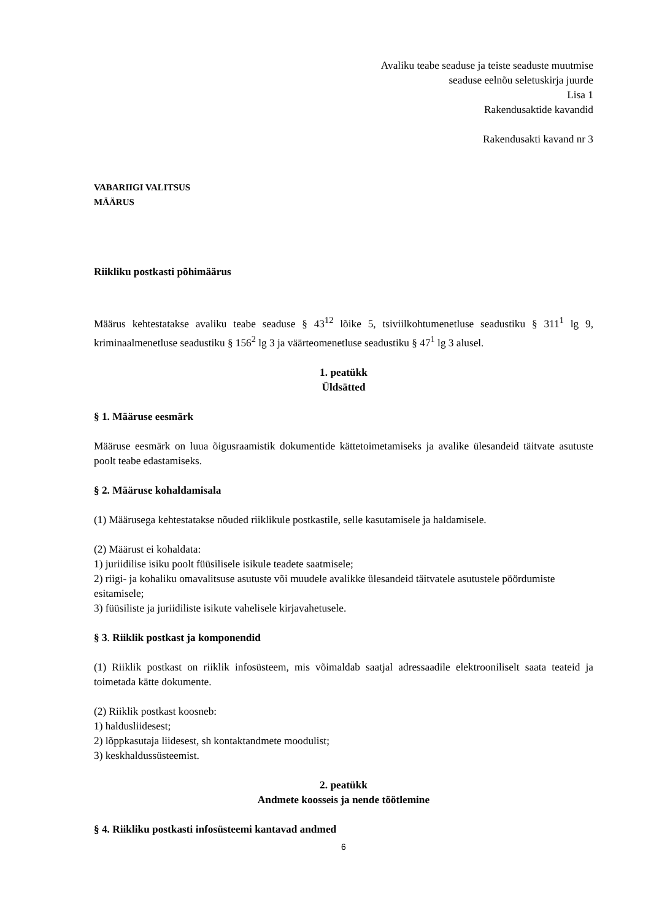Avaliku teabe seaduse ja teiste seaduste muutmise
seaduse eelnõu seletuskirja juurde
Lisa 1
Rakendusaktide kavandid
Rakendusakti kavand nr 3
VABARIIGI VALITSUS
MÄÄRUS
Riikliku postkasti põhimäärus
Määrus kehtestatakse avaliku teabe seaduse § 43<sup>12</sup> lõike 5, tsiviilkohtumenetluse seadustiku § 311<sup>1</sup> lg 9, kriminaalmenetluse seadustiku § 156<sup>2</sup> lg 3 ja väärteomenetluse seadustiku § 47<sup>1</sup> lg 3 alusel.
1. peatükk
Üldsätted
§ 1. Määruse eesmärk
Määruse eesmärk on luua õigusraamistik dokumentide kättetoimetamiseks ja avalike ülesandeid täitvate asutuste poolt teabe edastamiseks.
§ 2. Määruse kohaldamisala
(1) Määrusega kehtestatakse nõuded riiklikule postkastile, selle kasutamisele ja haldamisele.
(2) Määrust ei kohaldata:
1) juriidilise isiku poolt füüsilisele isikule teadete saatmisele;
2) riigi- ja kohaliku omavalitsuse asutuste või muudele avalikke ülesandeid täitvatele asutustele pöördumiste esitamisele;
3) füüsiliste ja juriidiliste isikute vahelisele kirjavahetusele.
§ 3. Riiklik postkast ja komponendid
(1) Riiklik postkast on riiklik infosüsteem, mis võimaldab saatjal adressaadile elektrooniliselt saata teateid ja toimetada kätte dokumente.
(2) Riiklik postkast koosneb:
1) haldusliidesest;
2) lõppkasutaja liidesest, sh kontaktandmete moodulist;
3) keskhaldussüsteemist.
2. peatükk
Andmete koosseis ja nende töötlemine
§ 4. Riikliku postkasti infosüsteemi kantavad andmed
6